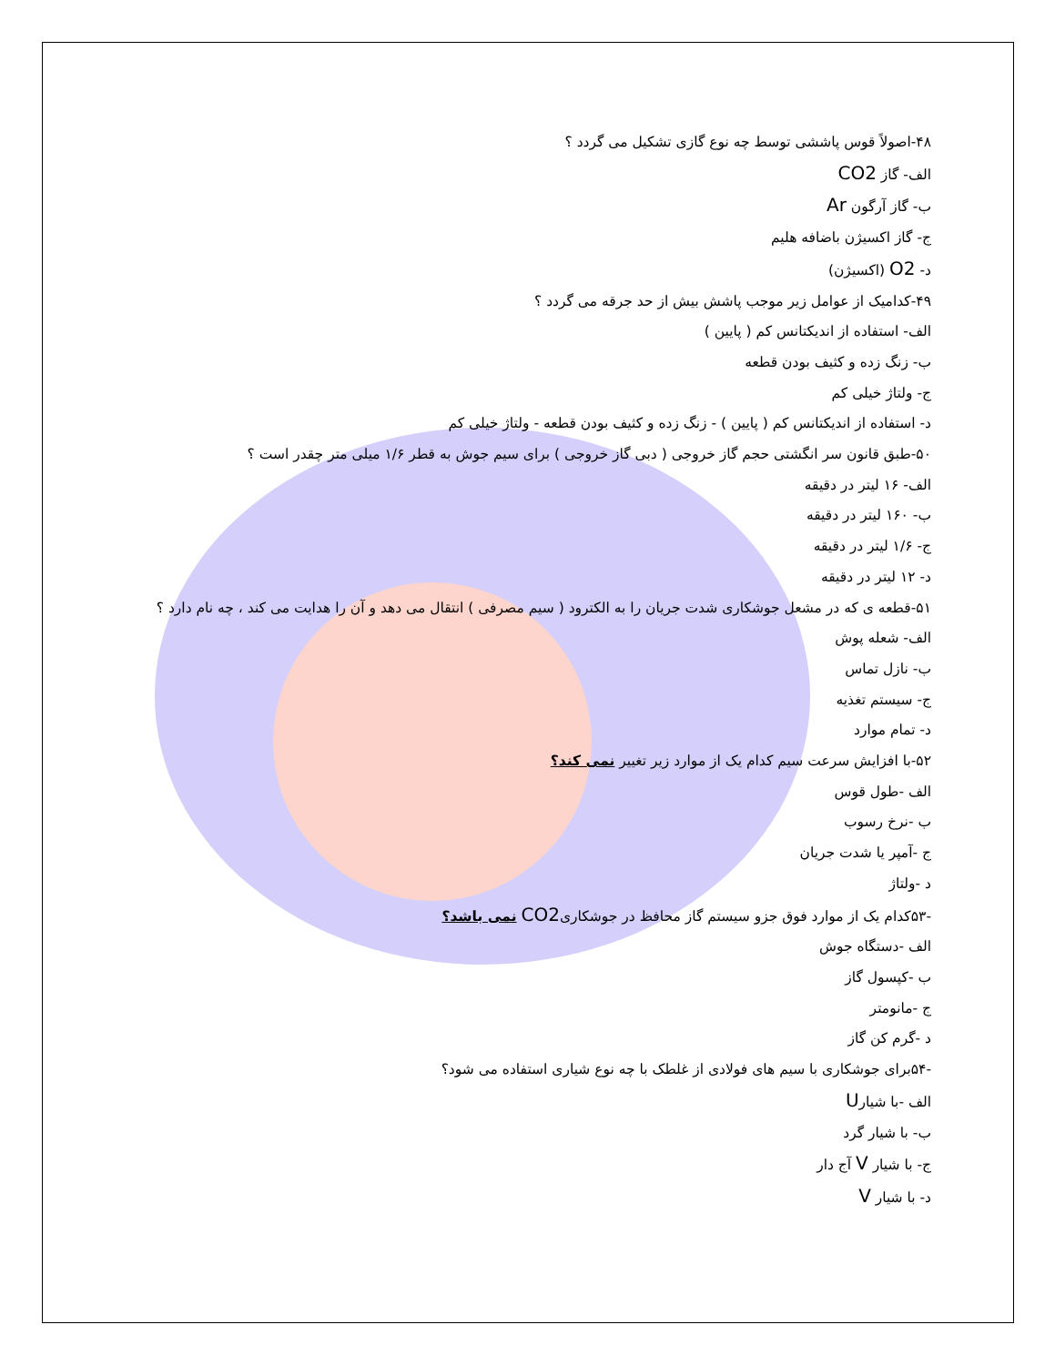۴۸-اصولاً قوس پاششی توسط چه نوع گازی تشکیل می گردد ؟
الف- گاز CO2
ب- گاز آرگون Ar
ج- گاز اکسیژن باضافه هلیم
د- O2 (اکسیژن)
۴۹-کدامیک از عوامل زیر موجب پاشش بیش از حد جرقه می گردد ؟
الف- استفاده از اندیکتانس کم ( پایین )
ب- زنگ زده و کثیف بودن قطعه
ج- ولتاژ خیلی کم
د- استفاده از اندیکتانس کم ( پایین ) - زنگ زده و کثیف بودن قطعه - ولتاژ خیلی کم
۵۰-طبق قانون سر انگشتی حجم گاز خروجی ( دبی گاز خروجی ) برای سیم جوش به قطر ۱/۶ میلی متر چقدر است ؟
الف- ۱۶ لیتر در دقیقه
ب- ۱۶۰ لیتر در دقیقه
ج- ۱/۶ لیتر در دقیقه
د- ۱۲ لیتر در دقیقه
۵۱-قطعه ی که در مشعل جوشکاری شدت جریان را به الکترود ( سیم مصرفی ) انتقال می دهد و آن را هدایت می کند ، چه نام دارد ؟
الف- شعله پوش
ب- نازل تماس
ج- سیستم تغذیه
د- تمام موارد
۵۲-با افزایش سرعت سیم کدام یک از موارد زیر تغییر نمی کند؟
الف -طول قوس
ب -نرخ رسوب
ج -آمپر یا شدت جریان
د -ولتاژ
-۵۳کدام یک از موارد فوق جزو سیستم گاز محافظ در جوشکاریCO2 نمی باشد؟
الف -دستگاه جوش
ب -کپسول گاز
ج -مانومتر
د -گرم کن گاز
-۵۴برای جوشکاری با سیم های فولادی از غلطک با چه نوع شیاری استفاده می شود؟
الف -با شیارU
ب- با شیار گرد
ج- با شیار V آج دار
د- با شیار V